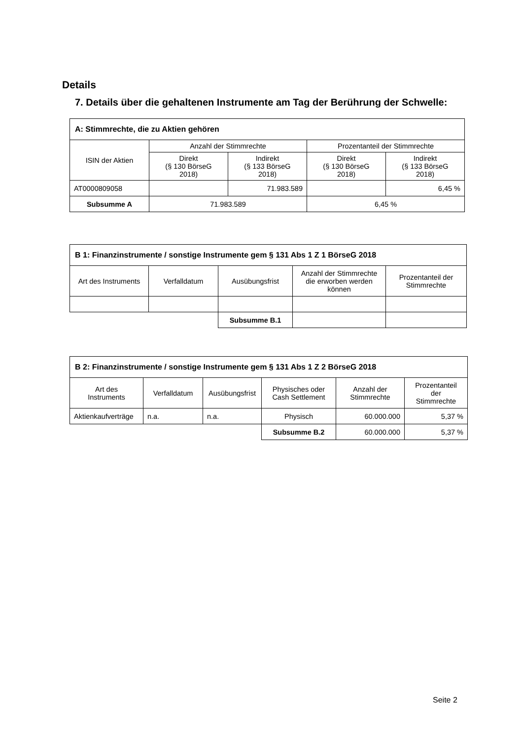Details
7. Details über die gehaltenen Instrumente am Tag der Berührung der Schwelle:
| A: Stimmrechte, die zu Aktien gehören | | | | |
| --- | --- | --- | --- | --- |
| ISIN der Aktien | Anzahl der Stimmrechte | | Prozentanteil der Stimmrechte | |
| | Direkt (§ 130 BörseG 2018) | Indirekt (§ 133 BörseG 2018) | Direkt (§ 130 BörseG 2018) | Indirekt (§ 133 BörseG 2018) |
| AT0000809058 | | 71.983.589 | | 6,45 % |
| Subsumme A | 71.983.589 | | 6,45 % | |
| B 1: Finanzinstrumente / sonstige Instrumente gem § 131 Abs 1 Z 1 BörseG 2018 | | | | |
| --- | --- | --- | --- | --- |
| Art des Instruments | Verfalldatum | Ausübungsfrist | Anzahl der Stimmrechte die erworben werden können | Prozentanteil der Stimmrechte |
| | | Subsumme B.1 | | |
| B 2: Finanzinstrumente / sonstige Instrumente gem § 131 Abs 1 Z 2 BörseG 2018 | | | | | |
| --- | --- | --- | --- | --- | --- |
| Art des Instruments | Verfalldatum | Ausübungsfrist | Physisches oder Cash Settlement | Anzahl der Stimmrechte | Prozentanteil der Stimmrechte |
| Aktienkaufverträge | n.a. | n.a. | Physisch | 60.000.000 | 5,37 % |
| | | | Subsumme B.2 | 60.000.000 | 5,37 % |
Seite 2